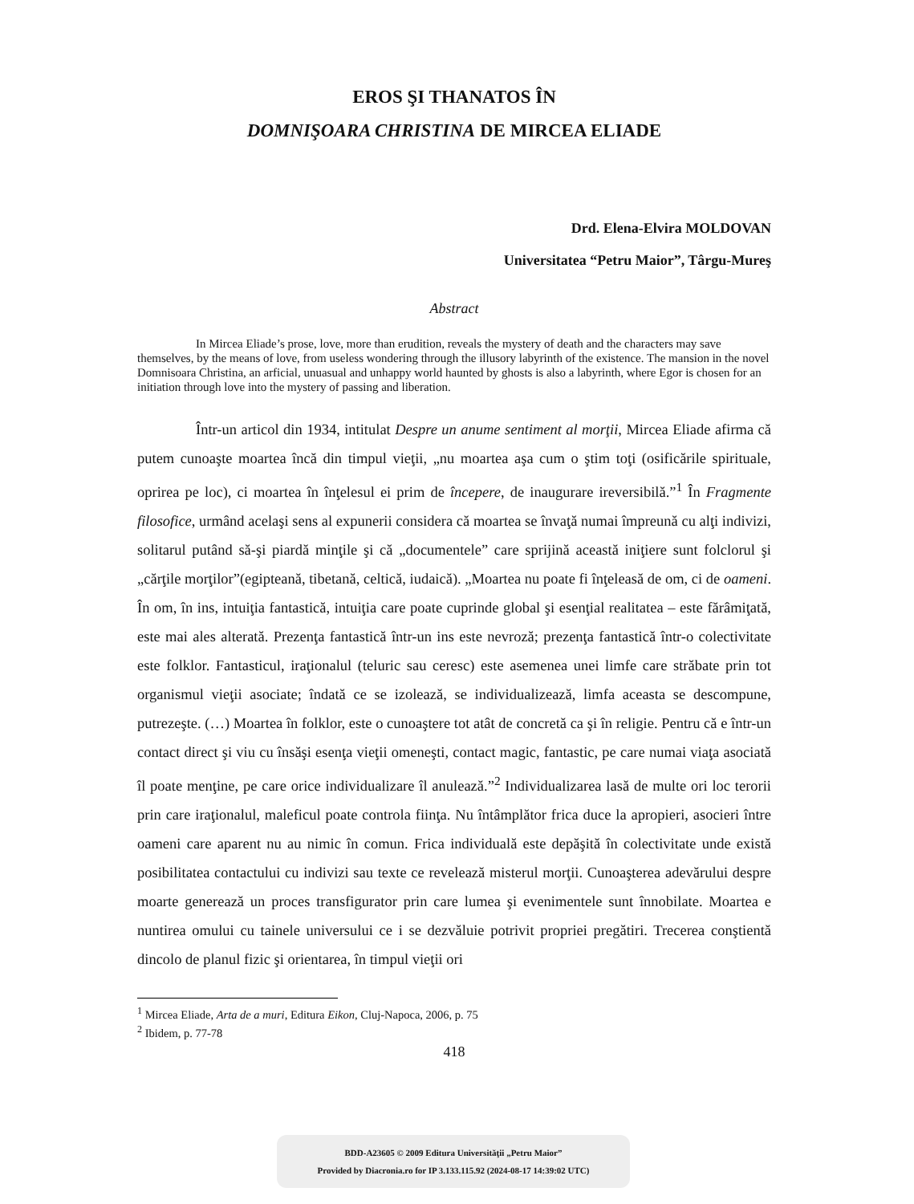EROS ŞI THANATOS ÎN
DOMNIŞOARA CHRISTINA DE MIRCEA ELIADE
Drd. Elena-Elvira MOLDOVAN
Universitatea “Petru Maior”, Târgu-Mureş
Abstract
In Mircea Eliade’s prose, love, more than erudition, reveals the mystery of death and the characters may save themselves, by the means of love, from useless wondering through the illusory labyrinth of the existence. The mansion in the novel Domnisoara Christina, an arficial, unuasual and unhappy world haunted by ghosts is also a labyrinth, where Egor is chosen for an initiation through love into the mystery of passing and liberation.
Într-un articol din 1934, intitulat Despre un anume sentiment al morţii, Mircea Eliade afirma că putem cunoaşte moartea încă din timpul vieţii, „nu moartea aşa cum o ştim toţi (osificările spirituale, oprirea pe loc), ci moartea în înţelesul ei prim de începere, de inaugurare ireversibilă.”<sup>1</sup> În Fragmente filosofice, urmând acelaşi sens al expunerii considera că moartea se învaţă numai împreună cu alţi indivizi, solitarul putând să-şi piardă minţile şi că „documentele” care sprijină această iniţiere sunt folclorul şi „cărţile morţilor”(egipteană, tibetană, celtică, iudaică). „Moartea nu poate fi înţeleasă de om, ci de oameni. În om, în ins, intuiţia fantastică, intuiţia care poate cuprinde global şi esenţial realitatea – este fărâmiţată, este mai ales alterată. Prezenţa fantastică într-un ins este nevroză; prezenţa fantastică într-o colectivitate este folklor. Fantasticul, iraţionalul (teluric sau ceresc) este asemenea unei limfe care străbate prin tot organismul vieţii asociate; îndată ce se izolează, se individualizează, limfa aceasta se descompune, putrezeşte. (…) Moartea în folklor, este o cunoaştere tot atât de concretă ca şi în religie. Pentru că e într-un contact direct şi viu cu însăşi esenţa vieţii omeneşti, contact magic, fantastic, pe care numai viaţa asociată îl poate menţine, pe care orice individualizare îl anulează.”<sup>2</sup> Individualizarea lasă de multe ori loc terorii prin care iraţionalul, maleficul poate controla fiinţa. Nu întâmplător frica duce la apropieri, asocieri între oameni care aparent nu au nimic în comun. Frica individuală este depăşită în colectivitate unde există posibilitatea contactului cu indivizi sau texte ce revelează misterul morţii. Cunoaşterea adevărului despre moarte generează un proces transfigurator prin care lumea şi evenimentele sunt înnobilate. Moartea e nuntirea omului cu tainele universului ce i se dezvăluie potrivit propriei pregătiri. Trecerea conştientă dincolo de planul fizic şi orientarea, în timpul vieţii ori
<sup>1</sup> Mircea Eliade, Arta de a muri, Editura Eikon, Cluj-Napoca, 2006, p. 75
<sup>2</sup> Ibidem, p. 77-78
418
BDD-A23605 © 2009 Editura Universităţii „Petru Maior”
Provided by Diacronia.ro for IP 3.133.115.92 (2024-08-17 14:39:02 UTC)